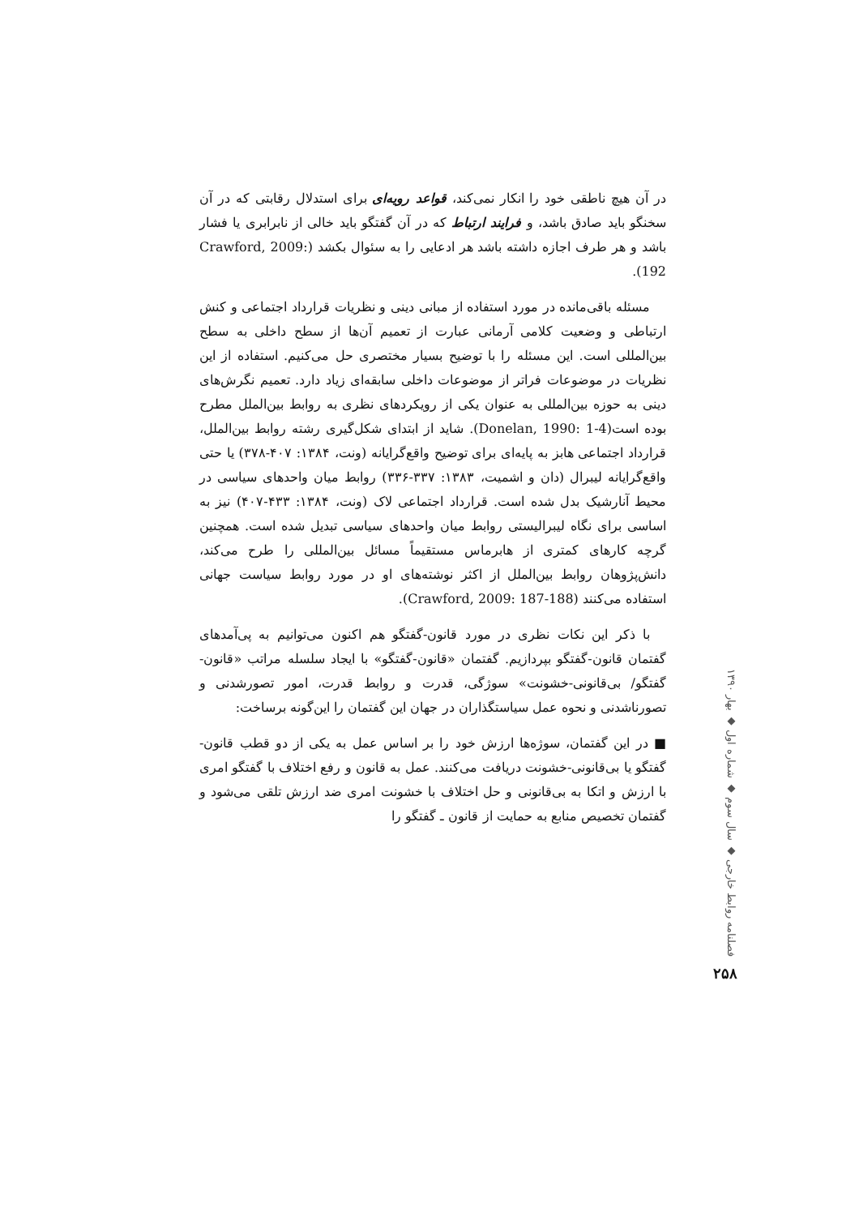در آن هیچ ناطقی خود را انکار نمی‌کند، قواعد رویه‌ای برای استدلال رقابتی که در آن سخنگو باید صادق باشد، و فرایند ارتباط که در آن گفتگو باید خالی از نابرابری یا فشار باشد و هر طرف اجازه داشته باشد هر ادعایی را به سئوال بکشد (Crawford, 2009: 192).
مسئله باقی‌مانده در مورد استفاده از مبانی دینی و نظریات قرارداد اجتماعی و کنش ارتباطی و وضعیت کلامی آرمانی عبارت از تعمیم آن‌ها از سطح داخلی به سطح بین‌المللی است. این مسئله را با توضیح بسیار مختصری حل می‌کنیم. استفاده از این نظریات در موضوعات فراتر از موضوعات داخلی سابقه‌ای زیاد دارد. تعمیم نگرش‌های دینی به حوزه بین‌المللی به عنوان یکی از رویکردهای نظری به روابط بین‌الملل مطرح بوده است(Donelan, 1990: 1-4). شاید از ابتدای شکل‌گیری رشته روابط بین‌الملل، قرارداد اجتماعی هابز به پایه‌ای برای توضیح واقع‌گرایانه (ونت، ۱۳۸۴: ۴۰۷-۳۷۸) یا حتی واقع‌گرایانه لیبرال (دان و اشمیت، ۱۳۸۳: ۳۳۷-۳۳۶) روابط میان واحدهای سیاسی در محیط آنارشیک بدل شده است. قرارداد اجتماعی لاک (ونت، ۱۳۸۴: ۴۳۳-۴۰۷) نیز به اساسی برای نگاه لیبرالیستی روابط میان واحدهای سیاسی تبدیل شده است. همچنین گرچه کارهای کمتری از هابرماس مستقیماً مسائل بین‌المللی را طرح می‌کند، دانش‌پژوهان روابط بین‌الملل از اکثر نوشته‌های او در مورد روابط سیاست جهانی استفاده می‌کنند (Crawford, 2009: 187-188).
با ذکر این نکات نظری در مورد قانون-گفتگو هم اکنون می‌توانیم به پی‌آمدهای گفتمان قانون-گفتگو بپردازیم. گفتمان «قانون-گفتگو» با ایجاد سلسله مراتب «قانون-گفتگو/ بی‌قانونی-خشونت» سوژگی، قدرت و روابط قدرت، امور تصورشدنی و تصورناشدنی و نحوه عمل سیاستگذاران در جهان این گفتمان را این‌گونه برساخت:
■ در این گفتمان، سوژه‌ها ارزش خود را بر اساس عمل به یکی از دو قطب قانون-گفتگو یا بی‌قانونی-خشونت دریافت می‌کنند. عمل به قانون و رفع اختلاف با گفتگو امری با ارزش و اتکا به بی‌قانونی و حل اختلاف با خشونت امری ضد ارزش تلقی می‌شود و گفتمان تخصیص منابع به حمایت از قانون ـ گفتگو را
فصلنامه روابط خارجی ◆ سال سوم ◆ شماره اول ◆ بهار ۱۳۹۰
۲۵۸